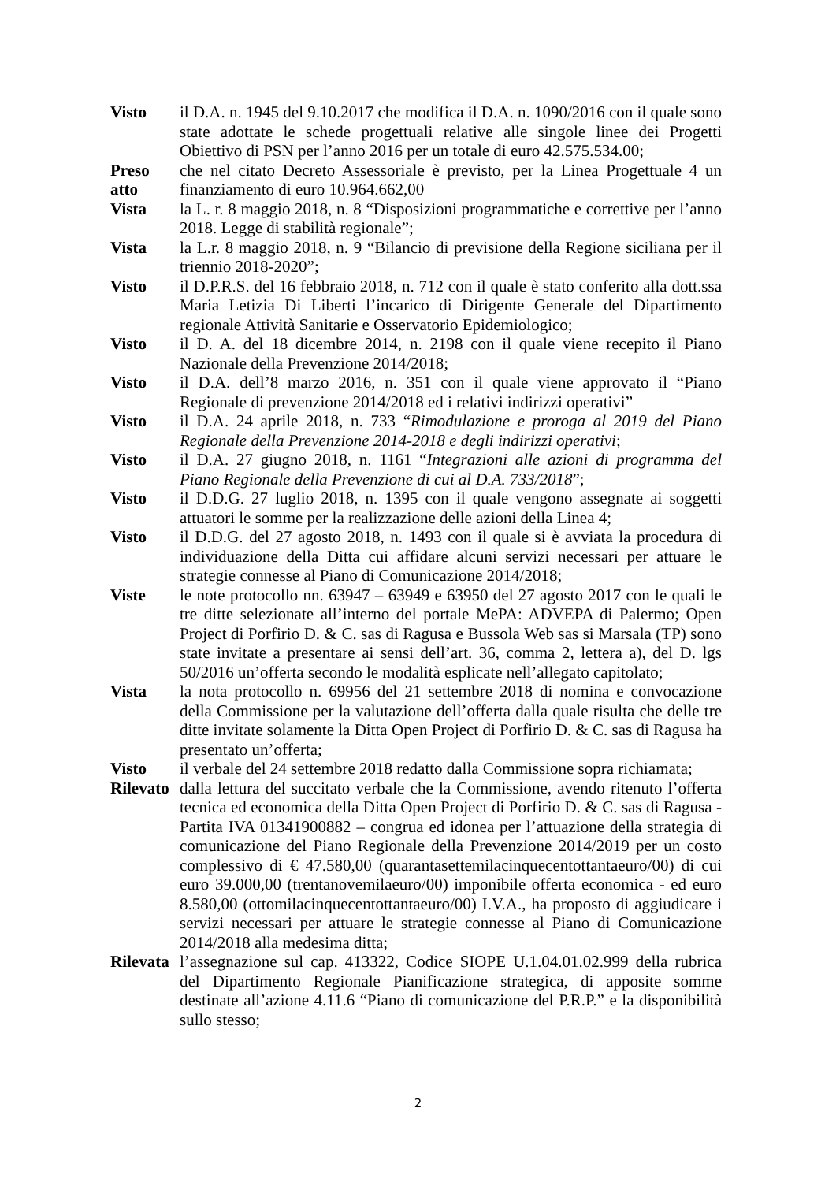Visto il D.A. n. 1945 del 9.10.2017 che modifica il D.A. n. 1090/2016 con il quale sono state adottate le schede progettuali relative alle singole linee dei Progetti Obiettivo di PSN per l’anno 2016 per un totale di euro 42.575.534.00;
Preso atto che nel citato Decreto Assessoriale è previsto, per la Linea Progettuale 4 un finanziamento di euro 10.964.662,00
Vista la L. r. 8 maggio 2018, n. 8 “Disposizioni programmatiche e correttive per l’anno 2018. Legge di stabilità regionale”;
Vista la L.r. 8 maggio 2018, n. 9 “Bilancio di previsione della Regione siciliana per il triennio 2018-2020”;
Visto il D.P.R.S. del 16 febbraio 2018, n. 712 con il quale è stato conferito alla dott.ssa Maria Letizia Di Liberti l’incarico di Dirigente Generale del Dipartimento regionale Attività Sanitarie e Osservatorio Epidemiologico;
Visto il D. A. del 18 dicembre 2014, n. 2198 con il quale viene recepito il Piano Nazionale della Prevenzione 2014/2018;
Visto il D.A. dell’8 marzo 2016, n. 351 con il quale viene approvato il “Piano Regionale di prevenzione 2014/2018 ed i relativi indirizzi operativi”
Visto il D.A. 24 aprile 2018, n. 733 “Rimodulazione e proroga al 2019 del Piano Regionale della Prevenzione 2014-2018 e degli indirizzi operativi;
Visto il D.A. 27 giugno 2018, n. 1161 “Integrazioni alle azioni di programma del Piano Regionale della Prevenzione di cui al D.A. 733/2018”;
Visto il D.D.G. 27 luglio 2018, n. 1395 con il quale vengono assegnate ai soggetti attuatori le somme per la realizzazione delle azioni della Linea 4;
Visto il D.D.G. del 27 agosto 2018, n. 1493 con il quale si è avviata la procedura di individuazione della Ditta cui affidare alcuni servizi necessari per attuare le strategie connesse al Piano di Comunicazione 2014/2018;
Viste le note protocollo nn. 63947 – 63949 e 63950 del 27 agosto 2017 con le quali le tre ditte selezionate all’interno del portale MePA: ADVEPA di Palermo; Open Project di Porfirio D. & C. sas di Ragusa e Bussola Web sas si Marsala (TP) sono state invitate a presentare ai sensi dell’art. 36, comma 2, lettera a), del D. lgs 50/2016 un’offerta secondo le modalità esplicate nell’allegato capitolato;
Vista la nota protocollo n. 69956 del 21 settembre 2018 di nomina e convocazione della Commissione per la valutazione dell’offerta dalla quale risulta che delle tre ditte invitate solamente la Ditta Open Project di Porfirio D. & C. sas di Ragusa ha presentato un’offerta;
Visto il verbale del 24 settembre 2018 redatto dalla Commissione sopra richiamata;
Rilevato dalla lettura del succitato verbale che la Commissione, avendo ritenuto l’offerta tecnica ed economica della Ditta Open Project di Porfirio D. & C. sas di Ragusa - Partita IVA 01341900882 – congrua ed idonea per l’attuazione della strategia di comunicazione del Piano Regionale della Prevenzione 2014/2019 per un costo complessivo di € 47.580,00 (quarantasettemilacinquecentottantaeuro/00) di cui euro 39.000,00 (trentanovemilaeuro/00) imponibile offerta economica - ed euro 8.580,00 (ottomilacinquecentottantaeuro/00) I.V.A., ha proposto di aggiudicare i servizi necessari per attuare le strategie connesse al Piano di Comunicazione 2014/2018 alla medesima ditta;
Rilevata l’assegnazione sul cap. 413322, Codice SIOPE U.1.04.01.02.999 della rubrica del Dipartimento Regionale Pianificazione strategica, di apposite somme destinate all’azione 4.11.6 “Piano di comunicazione del P.R.P.” e la disponibilità sullo stesso;
2